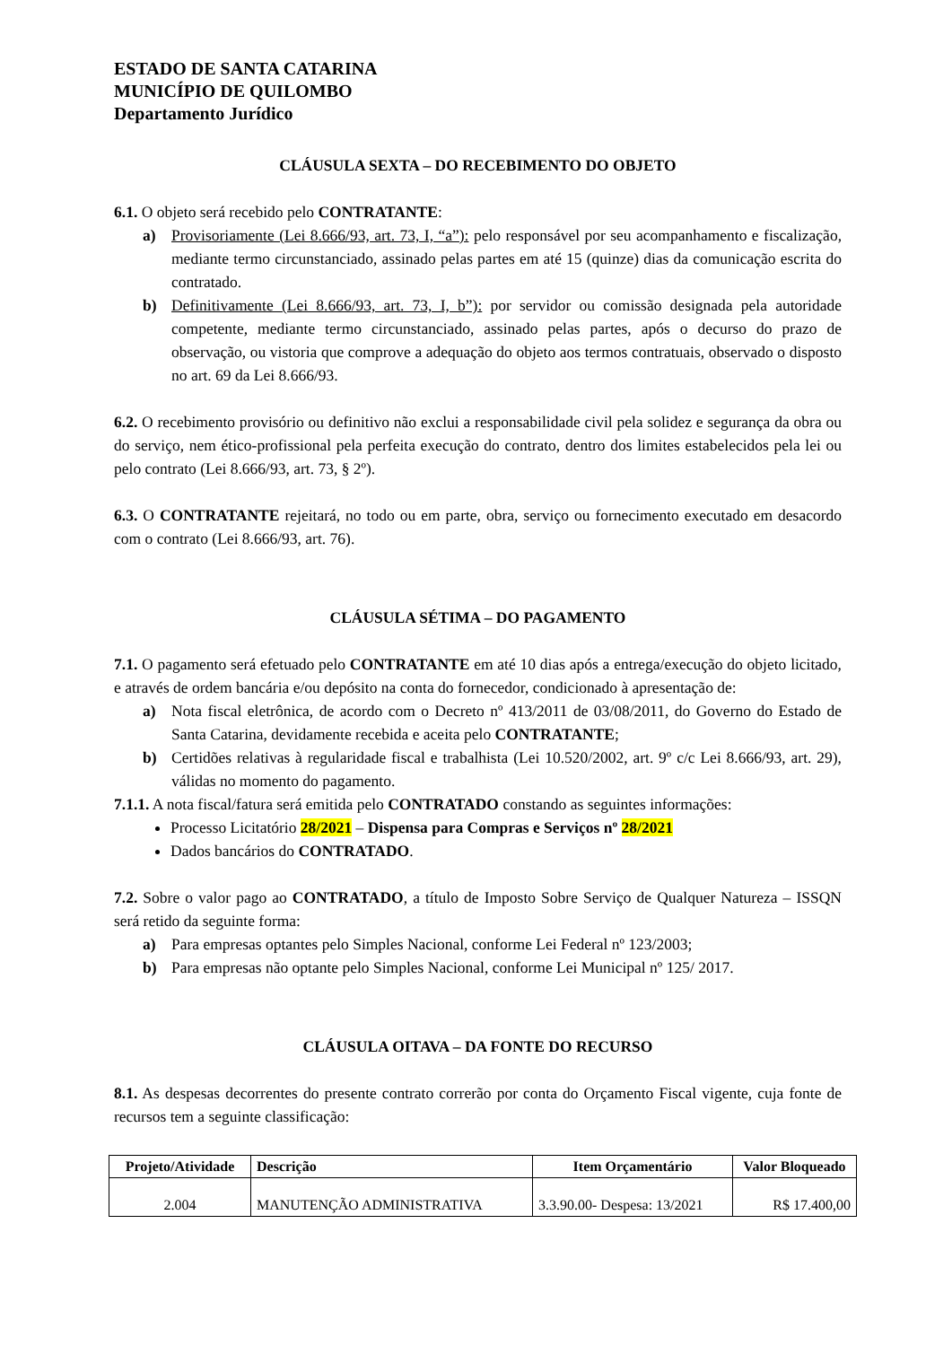ESTADO DE SANTA CATARINA
MUNICÍPIO DE QUILOMBO
Departamento Jurídico
CLÁUSULA SEXTA – DO RECEBIMENTO DO OBJETO
6.1. O objeto será recebido pelo CONTRATANTE:
a) Provisoriamente (Lei 8.666/93, art. 73, I, “a”): pelo responsável por seu acompanhamento e fiscalização, mediante termo circunstanciado, assinado pelas partes em até 15 (quinze) dias da comunicação escrita do contratado.
b) Definitivamente (Lei 8.666/93, art. 73, I, b”): por servidor ou comissão designada pela autoridade competente, mediante termo circunstanciado, assinado pelas partes, após o decurso do prazo de observação, ou vistoria que comprove a adequação do objeto aos termos contratuais, observado o disposto no art. 69 da Lei 8.666/93.
6.2. O recebimento provisório ou definitivo não exclui a responsabilidade civil pela solidez e segurança da obra ou do serviço, nem ético-profissional pela perfeita execução do contrato, dentro dos limites estabelecidos pela lei ou pelo contrato (Lei 8.666/93, art. 73, § 2º).
6.3. O CONTRATANTE rejeitará, no todo ou em parte, obra, serviço ou fornecimento executado em desacordo com o contrato (Lei 8.666/93, art. 76).
CLÁUSULA SÉTIMA – DO PAGAMENTO
7.1. O pagamento será efetuado pelo CONTRATANTE em até 10 dias após a entrega/execução do objeto licitado, e através de ordem bancária e/ou depósito na conta do fornecedor, condicionado à apresentação de:
a) Nota fiscal eletrônica, de acordo com o Decreto nº 413/2011 de 03/08/2011, do Governo do Estado de Santa Catarina, devidamente recebida e aceita pelo CONTRATANTE;
b) Certidões relativas à regularidade fiscal e trabalhista (Lei 10.520/2002, art. 9º c/c Lei 8.666/93, art. 29), válidas no momento do pagamento.
7.1.1. A nota fiscal/fatura será emitida pelo CONTRATADO constando as seguintes informações:
Processo Licitatório 28/2021 – Dispensa para Compras e Serviços nº 28/2021
Dados bancários do CONTRATADO.
7.2. Sobre o valor pago ao CONTRATADO, a título de Imposto Sobre Serviço de Qualquer Natureza – ISSQN será retido da seguinte forma:
a) Para empresas optantes pelo Simples Nacional, conforme Lei Federal nº 123/2003;
b) Para empresas não optante pelo Simples Nacional, conforme Lei Municipal nº 125/ 2017.
CLÁUSULA OITAVA – DA FONTE DO RECURSO
8.1. As despesas decorrentes do presente contrato correrão por conta do Orçamento Fiscal vigente, cuja fonte de recursos tem a seguinte classificação:
| Projeto/Atividade | Descrição | Item Orçamentário | Valor Bloqueado |
| --- | --- | --- | --- |
| 2.004 | MANUTENÇÃO ADMINISTRATIVA | 3.3.90.00- Despesa: 13/2021 | R$ 17.400,00 |